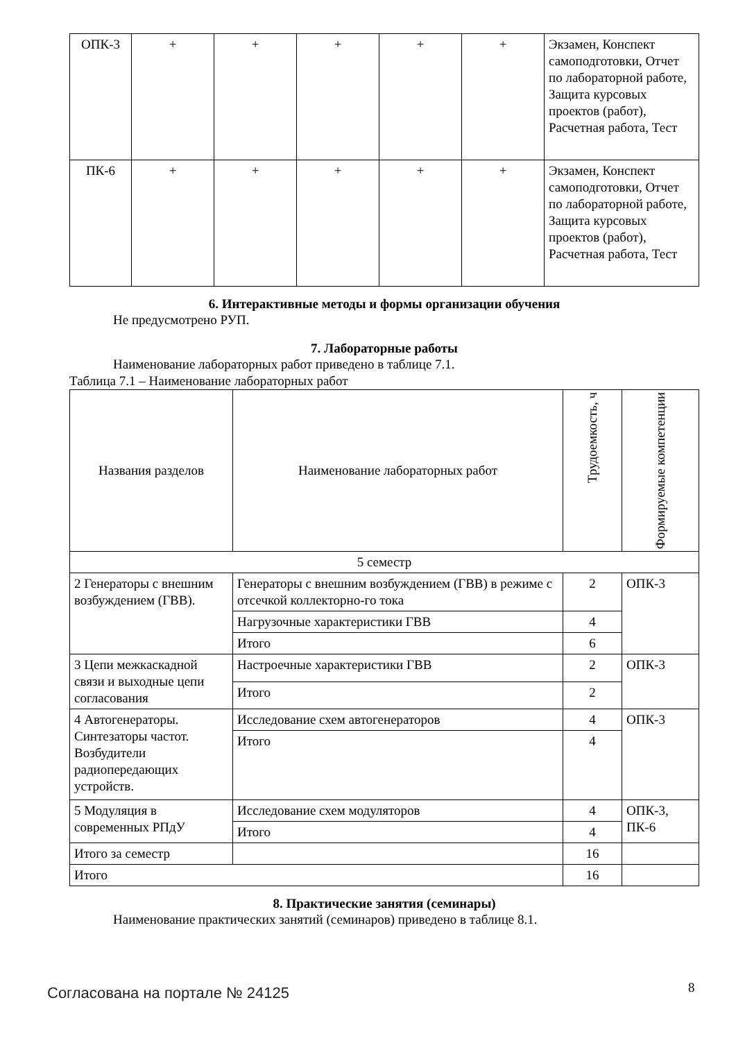| ОПК-3 | + | + | + | + | + | Экзамен, Конспект самоподготовки, Отчет по лабораторной работе, Защита курсовых проектов (работ), Расчетная работа, Тест |
| ПК-6 | + | + | + | + | + | Экзамен, Конспект самоподготовки, Отчет по лабораторной работе, Защита курсовых проектов (работ), Расчетная работа, Тест |
6. Интерактивные методы и формы организации обучения
Не предусмотрено РУП.
7. Лабораторные работы
Наименование лабораторных работ приведено в таблице 7.1.
Таблица 7.1 – Наименование лабораторных работ
| Названия разделов | Наименование лабораторных работ | Трудоемкость, ч | Формируемые компетенции |
| --- | --- | --- | --- |
| 5 семестр | | | |
| 2 Генераторы с внешним возбуждением (ГВВ). | Генераторы с внешним возбуждением (ГВВ) в режиме с отсечкой коллекторно-го тока | 2 | ОПК-3 |
| | Нагрузочные характеристики ГВВ | 4 | |
| | Итого | 6 | |
| 3 Цепи межкаскадной связи и выходные цепи согласования | Настроечные характеристики ГВВ | 2 | ОПК-3 |
| | Итого | 2 | |
| 4 Автогенераторы. Синтезаторы частот. Возбудители радиопередающих устройств. | Исследование схем автогенераторов | 4 | ОПК-3 |
| | Итого | 4 | |
| 5 Модуляция в современных РПдУ | Исследование схем модуляторов | 4 | ОПК-3, ПК-6 |
| | Итого | 4 | |
| Итого за семестр | | 16 | |
| Итого | | 16 | |
8. Практические занятия (семинары)
Наименование практических занятий (семинаров) приведено в таблице 8.1.
Согласована на портале № 24125 8